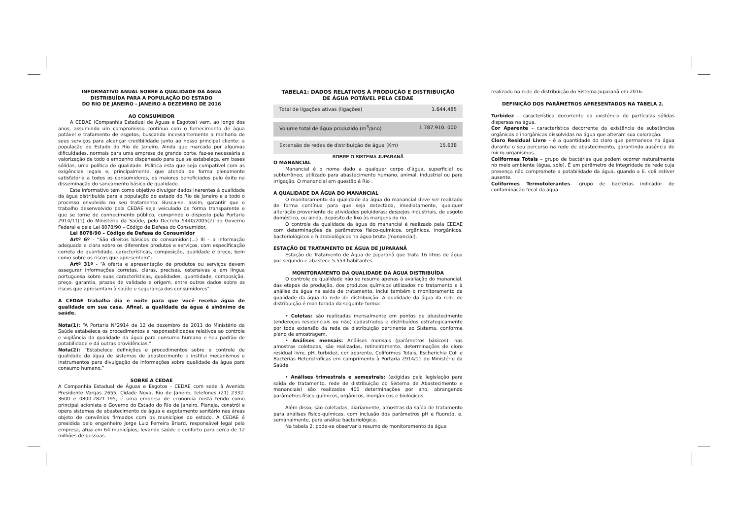INFORMATIVO ANUAL SOBRE A QUALIDADE DA ÁGUA
DISTRIBUÍDA PARA A POPULAÇÃO DO ESTADO
DO RIO DE JANEIRO - JANEIRO A DEZEMBRO DE 2016
AO CONSUMIDOR
A CEDAE (Companhia Estadual de Águas e Esgotos) vem, ao longo dos anos, assumindo um compromisso contínuo com o fornecimento de água potável e tratamento de esgotos, buscando incessantemente a melhoria de seus serviços para alcançar credibilidade junto ao nosso principal cliente: a população do Estado do Rio de Janeiro. Ainda que marcada por algumas dificuldades, normais para uma empresa de grande porte, faz-se necessária a valorização de todo o empenho dispensado para que se estabeleça, em bases sólidas, uma política de qualidade. Política esta que seja compatível com as exigências legais e, principalmente, que atenda de forma plenamente satisfatória a todos os consumidores, os maiores beneficiados pelo êxito na disseminação do saneamento básico de qualidade.
Este informativo tem como objetivo divulgar dados inerentes à qualidade da água distribuída para a população do estado do Rio de Janeiro e a todo o processo envolvido no seu tratamento. Busca-se, assim, garantir que o trabalho desenvolvido pela CEDAE seja veiculado de forma transparente e que se torne de conhecimento público, cumprindo o disposto pela Portaria 2914/11(1) do Ministério da Saúde, pelo Decreto 5440/2005(2) do Governo Federal e pela Lei 8078/90 – Código de Defesa do Consumidor.
Lei 8078/90 – Código de Defesa do Consumidor
Artº 6º - “São direitos básicos do consumidor:(...) III – a informação adequada e clara sobre os diferentes produtos e serviços, com especificação correta de quantidade, características, composição, qualidade e preço, bem como sobre os riscos que apresentem”;
Artº 31º - “A oferta e apresentação de produtos ou serviços devem assegurar informações corretas, claras, precisas, ostensivas e em língua portuguesa sobre suas características, qualidades, quantidade, composição, preço, garantia, prazos de validade e origem, entre outros dados sobre os riscos que apresentam à saúde e segurança dos consumidores”.
A CEDAE trabalha dia e noite para que você receba água de qualidade em sua casa. Afinal, a qualidade da água é sinônimo de saúde.
Nota(1): “A Portaria N°2914 de 12 de dezembro de 2011 do Ministério da Saúde estabelece os procedimentos e responsabilidades relativos ao controle e vigilância da qualidade da água para consumo humano e seu padrão de potabilidade e dá outras providências.”
Nota(2): “Estabelece definições e procedimentos sobre o controle de qualidade da água de sistemas de abastecimento e institui mecanismos e instrumentos para divulgação de informações sobre qualidade da água para consumo humano.”
SOBRE A CEDAE
A Companhia Estadual de Águas e Esgotos - CEDAE com sede à Avenida Presidente Vargas 2655, Cidade Nova, Rio de Janeiro, telefones (21) 2332- 3600 e 0800-2821-195, é uma empresa de economia mista tendo como principal acionista o Governo do Estado do Rio de Janeiro. Planeja, constrói e opera sistemas de abastecimento de água e esgotamento sanitário nas áreas objeto de convênios firmados com os municípios do estado. A CEDAE é presidida pelo engenheiro Jorge Luiz Ferreira Briard, responsável legal pela empresa, atua em 64 municípios, levando saúde e conforto para cerca de 12 milhões de pessoas.
TABELA1: DADOS RELATIVOS À PRODUÇÃO E DISTRIBUIÇÃO
DE ÁGUA POTÁVEL PELA CEDAE
| Total de ligações ativas (ligações) | 1.644.485 |
| Volume total de água produzido (m<sup>3</sup>/ano) | 1.787.910. 000 |
| Extensão de redes de distribuição de água (Km) | 15.638 |
SOBRE O SISTEMA JUPARANÃ
O MANANCIAL
Manancial é o nome dado a qualquer corpo d’água, superficial ou subterrâneo, utilizado para abastecimento humano, animal, industrial ou para irrigação. O manancial em questão é Rio .
A QUALIDADE DA ÁGUA DO MANANCIAL
O monitoramento da qualidade da água do manancial deve ser realizado de forma contínua para que seja detectada, imediatamente, qualquer alteração proveniente de atividades poluidoras: despejos industriais, de esgoto doméstico, ou ainda, depósito de lixo às margens do rio.
O controle da qualidade da água do manancial é realizado pela CEDAE com determinações de parâmetros físico-químicos, orgânicos, inorgânicos, bacteriológicos e hidrobiológicos na água bruta (manancial).
ESTAÇÃO DE TRATAMENTO DE ÁGUA DE JUPARANÃ
Estação de Tratamento de Água de Juparanã que trata 16 litros de água por segundo e abastece 5.553 habitantes.
MONITORAMENTO DA QUALIDADE DA ÁGUA DISTRIBUÍDA
O controle de qualidade não se resume apenas à avaliação do manancial, das etapas de produção, dos produtos químicos utilizados no tratamento e à análise da água na saída de tratamento, inclui também o monitoramento da qualidade da água da rede de distribuição. A qualidade da água da rede de distribuição é monitorada da seguinte forma:
• Coletas: são realizadas mensalmente em pontos de abastecimento (endereços residenciais ou não) cadastrados e distribuídos estrategicamente por toda extensão da rede de distribuição pertinente ao Sistema, conforme plano de amostragem.
• Análises mensais: Análises mensais (parâmetros básicos): nas amostras coletadas, são realizadas, rotineiramente, determinações de cloro residual livre, pH, turbidez, cor aparente, Coliformes Totais, Escherichia Coli e Bactérias Heterotróficas em cumprimento à Portaria 2914/11 do Ministério da Saúde.
• Análises trimestrais e semestrais: (exigidas pela legislação para saída de tratamento, rede de distribuição do Sistema de Abastecimento e mananciais) são realizadas 400 determinações por ano, abrangendo parâmetros físico-químicos, orgânicos, inorgânicos e biológicos.
Além disso, são coletadas, diariamente, amostras da saída de tratamento para análises físico-químicas, com inclusão dos parâmetros pH e fluoreto, e, semanalmente, para análise bacteriológica.
Na tabela 2, pode-se observar o resumo do monitoramento da água
realizado na rede de distribuição do Sistema Juparanã em 2016.
DEFINIÇÃO DOS PARÂMETROS APRESENTADOS NA TABELA 2.
Turbidez – característica decorrente da existência de partículas sólidas dispersas na água.
Cor Aparente – característica decorrente da existência de substâncias orgânicas e inorgânicas dissolvidas na água que alteram sua coloração.
Cloro Residual Livre – é a quantidade do cloro que permanece na água durante o seu percurso na rede de abastecimento, garantindo ausência de micro-organismos.
Coliformes Totais – grupo de bactérias que podem ocorrer naturalmente no meio ambiente (água, solo). É um parâmetro de integridade de rede cuja presença não compromete a potabilidade da água, quando a E. coli estiver ausente.
Coliformes Termotolerantes– grupo de bactérias indicador de contaminação fecal da água.